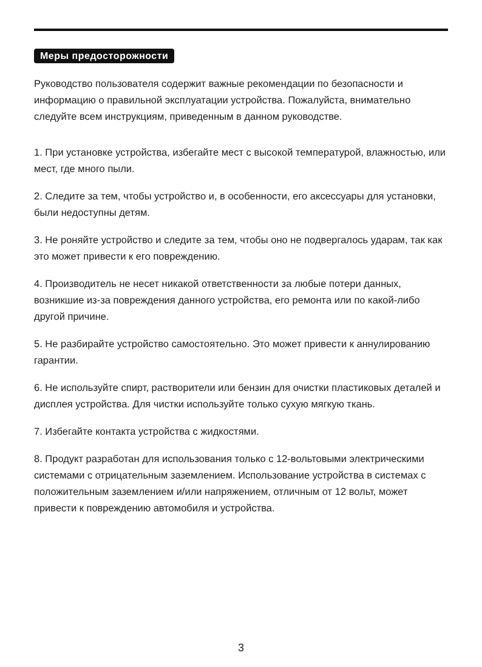Меры предосторожности
Руководство пользователя содержит важные рекомендации по безопасности и информацию о правильной эксплуатации устройства. Пожалуйста, внимательно следуйте всем инструкциям, приведенным в данном руководстве.
1. При установке устройства, избегайте мест с высокой температурой, влажностью, или мест, где много пыли.
2. Следите за тем, чтобы устройство и, в особенности, его аксессуары для установки, были недоступны детям.
3. Не роняйте устройство и следите за тем, чтобы оно не подвергалось ударам, так как это может привести к его повреждению.
4. Производитель не несет никакой ответственности за любые потери данных, возникшие из-за повреждения данного устройства, его ремонта или по какой-либо другой причине.
5. Не разбирайте устройство самостоятельно. Это может привести к аннулированию гарантии.
6. Не используйте спирт, растворители или бензин для очистки пластиковых деталей и дисплея устройства. Для чистки используйте только сухую мягкую ткань.
7. Избегайте контакта устройства с жидкостями.
8. Продукт разработан для использования только с 12-вольтовыми электрическими системами с отрицательным заземлением. Использование устройства в системах с положительным заземлением и/или напряжением, отличным от 12 вольт, может привести к повреждению автомобиля и устройства.
3